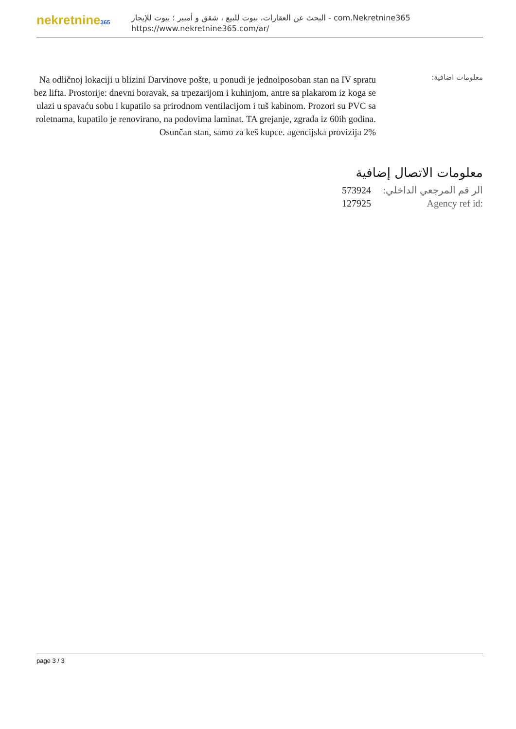nekretnine365
البحث عن العقارات، بيوت للبيع ، شقق و أمبير ؛ بيوت للإيجار - com.Nekretnine365
https://www.nekretnine365.com/ar/
معلومات اضافية:
Na odličnoj lokaciji u blizini Darvinove pošte, u ponudi je jednoiposoban stan na IV spratu bez lifta. Prostorije: dnevni boravak, sa trpezarijom i kuhinjom, antre sa plakarom iz koga se ulazi u spavaću sobu i kupatilo sa prirodnom ventilacijom i tuš kabinom. Prozori su PVC sa roletnama, kupatilo je renovirano, na podovima laminat. TA grejanje, zgrada iz 60ih godina. Osunčan stan, samo za keš kupce. agencijska provizija 2%
معلومات الاتصال إضافية
| 573924 | الر قم المرجعي الداخلي: |
| 127925 | Agency ref id: |
page 3 / 3